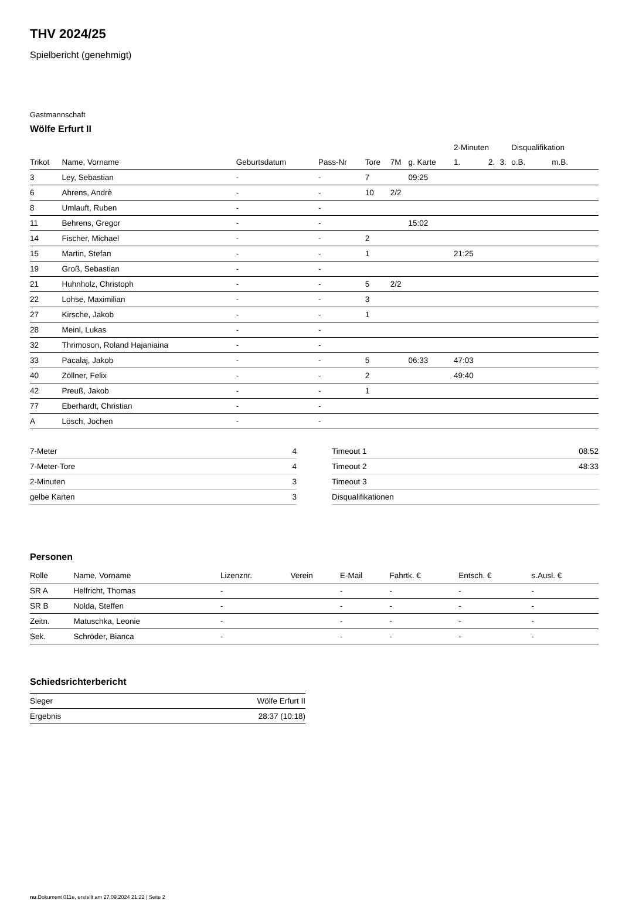THV 2024/25
Spielbericht (genehmigt)
Gastmannschaft
Wölfe Erfurt II
| | | | | | | | 2-Minuten | | | Disqualifikation | |
| --- | --- | --- | --- | --- | --- | --- | --- | --- | --- | --- | --- |
| Trikot | Name, Vorname | Geburtsdatum | Pass-Nr | Tore | 7M | g. Karte | 1. | 2. | 3. | o.B. | m.B. |
| 3 | Ley, Sebastian | - | - | 7 | | 09:25 | | | | | |
| 6 | Ahrens, Andrè | - | - | 10 | 2/2 | | | | | | |
| 8 | Umlauft, Ruben | - | - | | | | | | | | |
| 11 | Behrens, Gregor | - | - | | | 15:02 | | | | | |
| 14 | Fischer, Michael | - | - | 2 | | | | | | | |
| 15 | Martin, Stefan | - | - | 1 | | | 21:25 | | | | |
| 19 | Groß, Sebastian | - | - | | | | | | | | |
| 21 | Huhnholz, Christoph | - | - | 5 | 2/2 | | | | | | |
| 22 | Lohse, Maximilian | - | - | 3 | | | | | | | |
| 27 | Kirsche, Jakob | - | - | 1 | | | | | | | |
| 28 | Meinl, Lukas | - | - | | | | | | | | |
| 32 | Thrimoson, Roland Hajaniaina | - | - | | | | | | | | |
| 33 | Pacalaj, Jakob | - | - | 5 | | 06:33 | 47:03 | | | | |
| 40 | Zöllner, Felix | - | - | 2 | | | 49:40 | | | | |
| 42 | Preuß, Jakob | - | - | 1 | | | | | | | |
| 77 | Eberhardt, Christian | - | - | | | | | | | | |
| A | Lösch, Jochen | - | - | | | | | | | | |
| 7-Meter | 4 |
| 7-Meter-Tore | 4 |
| 2-Minuten | 3 |
| gelbe Karten | 3 |
| Timeout 1 | 08:52 |
| Timeout 2 | 48:33 |
| Timeout 3 | |
| Disqualifikationen | |
Personen
| Rolle | Name, Vorname | Lizenznr. | Verein | E-Mail | Fahrtk. € | Entsch. € | s.Ausl. € |
| --- | --- | --- | --- | --- | --- | --- | --- |
| SR A | Helfricht, Thomas | - | | - | - | - | - |
| SR B | Nolda, Steffen | - | | - | - | - | - |
| Zeitn. | Matuschka, Leonie | - | | - | - | - | - |
| Sek. | Schröder, Bianca | - | | - | - | - | - |
Schiedsrichterbericht
| Sieger | Wölfe Erfurt II |
| Ergebnis | 28:37 (10:18) |
nu.Dokument 011e, erstellt am 27.09.2024 21:22 | Seite 2